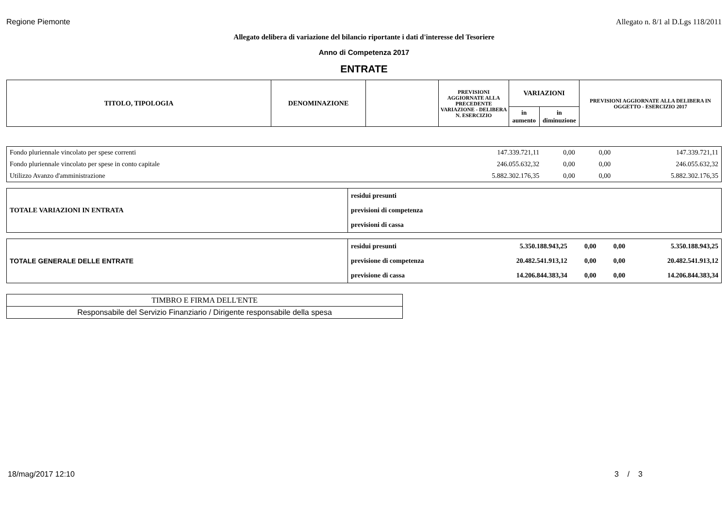Regione Piemonte Allegato n. 8/1 al D.Lgs 118/2011
Allegato delibera di variazione del bilancio riportante i dati d'interesse del Tesoriere
Anno di Competenza 2017
ENTRATE
| TITOLO, TIPOLOGIA | DENOMINAZIONE | | PREVISIONI AGGIORNATE ALLA PRECEDENTE VARIAZIONE - DELIBERA N. ESERCIZIO | VARIAZIONI | | PREVISIONI AGGIORNATE ALLA DELIBERA IN OGGETTO - ESERCIZIO 2017 |
| --- | --- | --- | --- | --- | --- | --- |
| | | | | in aumento | in diminuzione | |
| Fondo pluriennale vincolato per spese correnti | 147.339.721,11 | 0,00 | 0,00 | 147.339.721,11 |
| Fondo pluriennale vincolato per spese in conto capitale | 246.055.632,32 | 0,00 | 0,00 | 246.055.632,32 |
| Utilizzo Avanzo d'amministrazione | 5.882.302.176,35 | 0,00 | 0,00 | 5.882.302.176,35 |
| TOTALE VARIAZIONI IN ENTRATA | residui presunti |
| | previsioni di competenza |
| | previsioni di cassa |
| TOTALE GENERALE DELLE ENTRATE | residui presunti | 5.350.188.943,25 | 0,00 | 0,00 | 5.350.188.943,25 |
| | previsione di competenza | 20.482.541.913,12 | 0,00 | 0,00 | 20.482.541.913,12 |
| | previsione di cassa | 14.206.844.383,34 | 0,00 | 0,00 | 14.206.844.383,34 |
| TIMBRO E FIRMA DELL'ENTE |
| Responsabile del Servizio Finanziario / Dirigente responsabile della spesa |
18/mag/2017 12:10 3 / 3